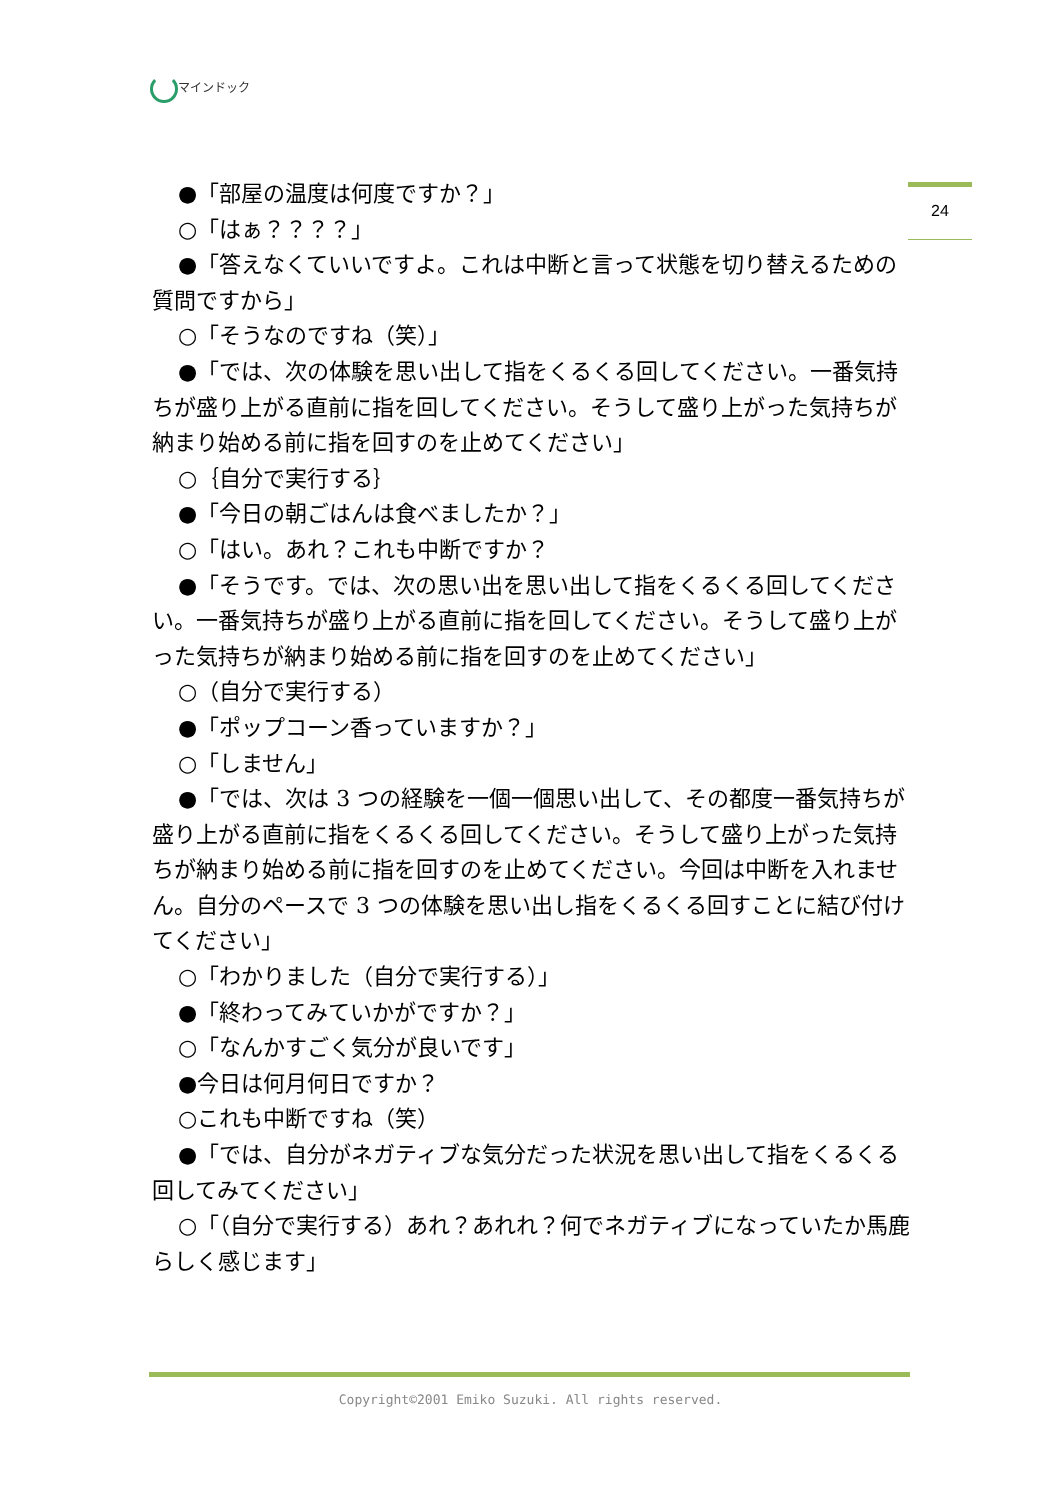マインドック
24
●「部屋の温度は何度ですか？」
○「はぁ？？？？」
●「答えなくていいですよ。これは中断と言って状態を切り替えるための質問ですから」
○「そうなのですね（笑）」
●「では、次の体験を思い出して指をくるくる回してください。一番気持ちが盛り上がる直前に指を回してください。そうして盛り上がった気持ちが納まり始める前に指を回すのを止めてください」
○｛自分で実行する｝
●「今日の朝ごはんは食べましたか？」
○「はい。あれ？これも中断ですか？
●「そうです。では、次の思い出を思い出して指をくるくる回してください。一番気持ちが盛り上がる直前に指を回してください。そうして盛り上がった気持ちが納まり始める前に指を回すのを止めてください」
○（自分で実行する）
●「ポップコーン香っていますか？」
○「しません」
●「では、次は 3 つの経験を一個一個思い出して、その都度一番気持ちが盛り上がる直前に指をくるくる回してください。そうして盛り上がった気持ちが納まり始める前に指を回すのを止めてください。今回は中断を入れません。自分のペースで 3 つの体験を思い出し指をくるくる回すことに結び付けてください」
○「わかりました（自分で実行する）」
●「終わってみていかがですか？」
○「なんかすごく気分が良いです」
●今日は何月何日ですか？
○これも中断ですね（笑）
●「では、自分がネガティブな気分だった状況を思い出して指をくるくる回してみてください」
○「（自分で実行する）あれ？あれれ？何でネガティブになっていたか馬鹿らしく感じます」
Copyright©2001 Emiko Suzuki. All rights reserved.